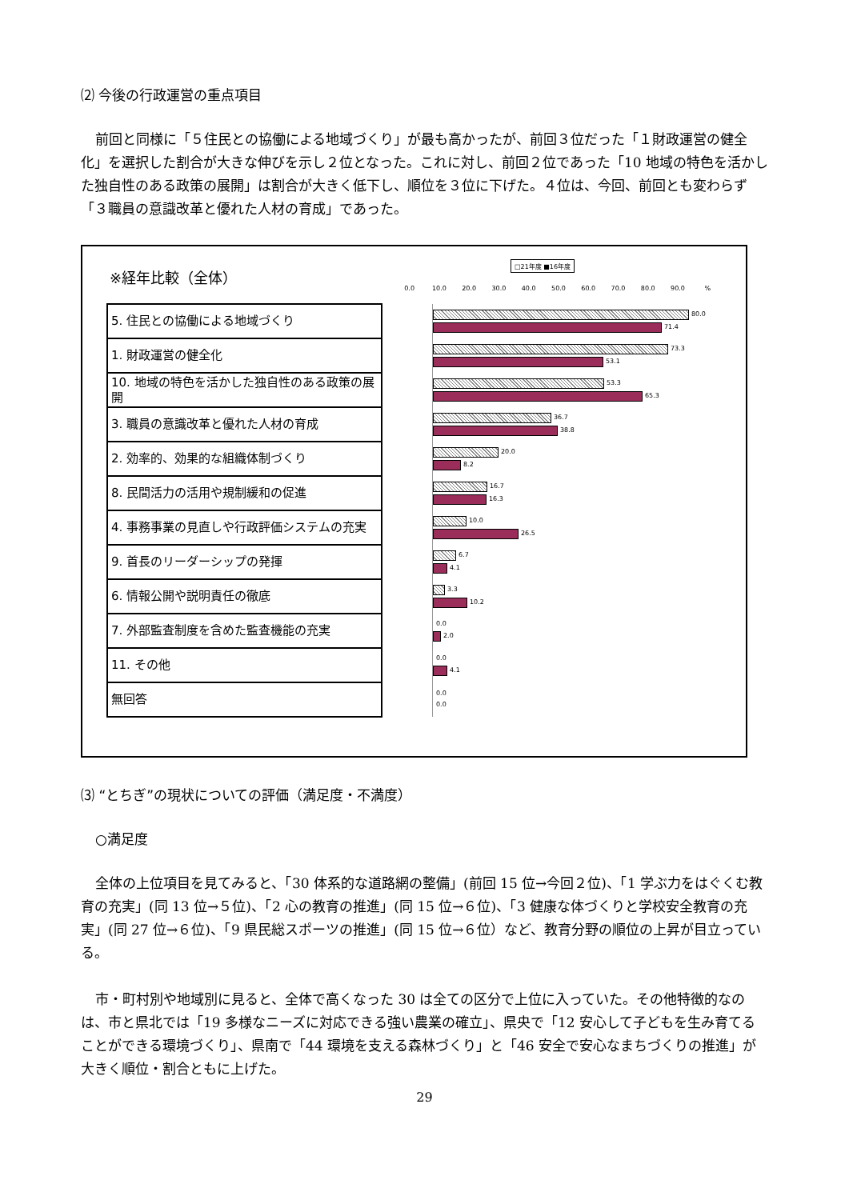⑵ 今後の行政運営の重点項目
前回と同様に「５住民との協働による地域づくり」が最も高かったが、前回３位だった「１財政運営の健全化」を選択した割合が大きな伸びを示し２位となった。これに対し、前回２位であった「10 地域の特色を活かした独自性のある政策の展開」は割合が大きく低下し、順位を３位に下げた。４位は、今回、前回とも変わらず「３職員の意識改革と優れた人材の育成」であった。
※経年比較（全体）
□21年度 ■16年度
0.0 10.0 20.0 30.0 40.0 50.0 60.0 70.0 80.0 90.0%
| 5. 住民との協働による地域づくり | | 80.0 71.4 |
| 1. 財政運営の健全化 | | 73.3 53.1 |
| 10. 地域の特色を活かした独自性のある政策の展開 | | 53.3 65.3 |
| 3. 職員の意識改革と優れた人材の育成 | | 36.7 38.8 |
| 2. 効率的、効果的な組織体制づくり | | 20.0 8.2 |
| 8. 民間活力の活用や規制緩和の促進 | | 16.7 16.3 |
| 4. 事務事業の見直しや行政評価システムの充実 | | 10.0 26.5 |
| 9. 首長のリーダーシップの発揮 | | 6.7 4.1 |
| 6. 情報公開や説明責任の徹底 | | 3.3 10.2 |
| 7. 外部監査制度を含めた監査機能の充実 | | 0.0 2.0 |
| 11. その他 | | 0.0 4.1 |
| 無回答 | | 0.0 0.0 |
⑶ “とちぎ”の現状についての評価（満足度・不満度）
○満足度
全体の上位項目を見てみると、「30 体系的な道路網の整備」(前回 15 位→今回２位)、「1 学ぶ力をはぐくむ教育の充実」(同 13 位→５位)、「2 心の教育の推進」(同 15 位→６位)、「3 健康な体づくりと学校安全教育の充実」(同 27 位→６位)、「9 県民総スポーツの推進」(同 15 位→６位）など、教育分野の順位の上昇が目立っている。
市・町村別や地域別に見ると、全体で高くなった 30 は全ての区分で上位に入っていた。その他特徴的なのは、市と県北では「19 多様なニーズに対応できる強い農業の確立」、県央で「12 安心して子どもを生み育てることができる環境づくり」、県南で「44 環境を支える森林づくり」と「46 安全で安心なまちづくりの推進」が大きく順位・割合ともに上げた。
29